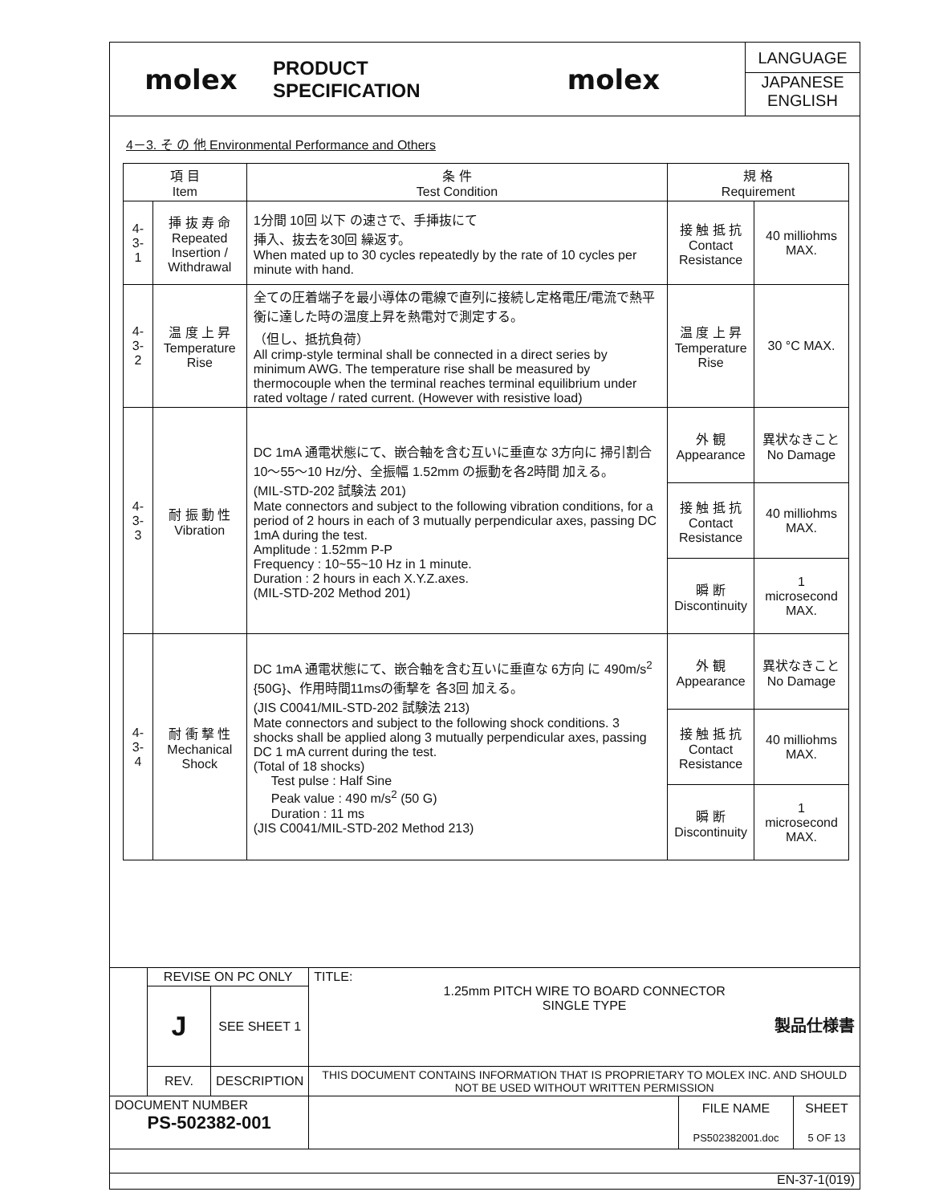| molex | PRODUCT SPECIFICATION | molex | LANGUAGE JAPANESE ENGLISH |
4－3. そ の 他 Environmental Performance and Others
| 項 目 Item | | 条 件 Test Condition | 規 格 Requirement | |
| 4-3-1 | 挿 抜 寿 命 Repeated Insertion / Withdrawal | 1分間 10回 以下 の速さで、手挿抜にて 挿入、抜去を30回 繰返す。 When mated up to 30 cycles repeatedly by the rate of 10 cycles per minute with hand. | 接 触 抵 抗 Contact Resistance | 40 milliohms MAX. |
| 4-3-2 | 温 度 上 昇 Temperature Rise | 全ての圧着端子を最小導体の電線で直列に接続し定格電圧/電流で熱平衡に達した時の温度上昇を熱電対で測定する。 （但し、抵抗負荷） All crimp-style terminal shall be connected in a direct series by minimum AWG. The temperature rise shall be measured by thermocouple when the terminal reaches terminal equilibrium under rated voltage / rated current. (However with resistive load) | 温 度 上 昇 Temperature Rise | 30 °C MAX. |
| 4-3-3 | 耐 振 動 性 Vibration | DC 1mA 通電状態にて、嵌合軸を含む互いに垂直な 3方向に 掃引割合 10～55～10 Hz/分、全振幅 1.52mm の振動を各2時間 加える。 (MIL-STD-202 試験法 201) Mate connectors and subject to the following vibration conditions, for a period of 2 hours in each of 3 mutually perpendicular axes, passing DC 1mA during the test. Amplitude : 1.52mm P-P Frequency : 10~55~10 Hz in 1 minute. Duration : 2 hours in each X.Y.Z.axes. (MIL-STD-202 Method 201) | 外 観 Appearance | 異状なきこと No Damage |
| | | | 接 触 抵 抗 Contact Resistance | 40 milliohms MAX. |
| | | | 瞬 断 Discontinuity | 1 microsecond MAX. |
| 4-3-4 | 耐 衝 撃 性 Mechanical Shock | DC 1mA 通電状態にて、嵌合軸を含む互いに垂直な 6方向 に 490m/s<sup>2</sup> {50G}、作用時間11msの衝撃を 各3回 加える。 (JIS C0041/MIL-STD-202 試験法 213) Mate connectors and subject to the following shock conditions. 3 shocks shall be applied along 3 mutually perpendicular axes, passing DC 1 mA current during the test. (Total of 18 shocks) Test pulse : Half Sine Peak value : 490 m/s<sup>2</sup> (50 G) Duration : 11 ms (JIS C0041/MIL-STD-202 Method 213) | 外 観 Appearance | 異状なきこと No Damage |
| | | | 接 触 抵 抗 Contact Resistance | 40 milliohms MAX. |
| | | | 瞬 断 Discontinuity | 1 microsecond MAX. |
| | REVISE ON PC ONLY | | TITLE: 1.25mm PITCH WIRE TO BOARD CONNECTOR SINGLE TYPE 製品仕様書 | | |
| | J | SEE SHEET 1 | | | |
| | REV. | DESCRIPTION | THIS DOCUMENT CONTAINS INFORMATION THAT IS PROPRIETARY TO MOLEX INC. AND SHOULD NOT BE USED WITHOUT WRITTEN PERMISSION | | |
| DOCUMENT NUMBER PS-502382-001 | | | | FILE NAME PS502382001.doc | SHEET 5 OF 13 |
| EN-37-1(019) | | | | | |